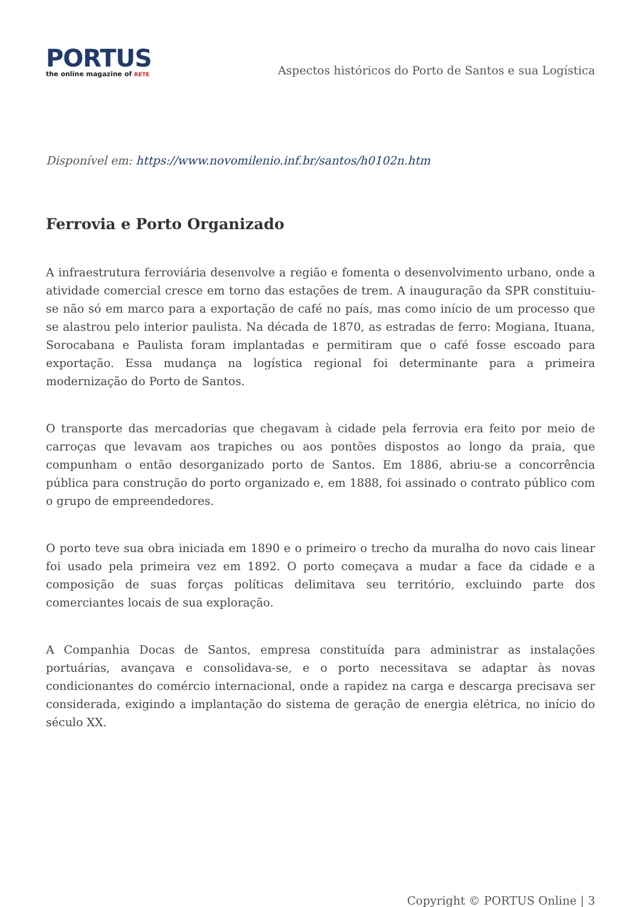PORTUS
the online magazine of RETE
Aspectos históricos do Porto de Santos e sua Logística
Disponível em: https://www.novomilenio.inf.br/santos/h0102n.htm
Ferrovia e Porto Organizado
A infraestrutura ferroviária desenvolve a região e fomenta o desenvolvimento urbano, onde a atividade comercial cresce em torno das estações de trem. A inauguração da SPR constituiu-se não só em marco para a exportação de café no país, mas como início de um processo que se alastrou pelo interior paulista. Na década de 1870, as estradas de ferro: Mogiana, Ituana, Sorocabana e Paulista foram implantadas e permitiram que o café fosse escoado para exportação. Essa mudança na logística regional foi determinante para a primeira modernização do Porto de Santos.
O transporte das mercadorias que chegavam à cidade pela ferrovia era feito por meio de carroças que levavam aos trapiches ou aos pontões dispostos ao longo da praia, que compunham o então desorganizado porto de Santos. Em 1886, abriu-se a concorrência pública para construção do porto organizado e, em 1888, foi assinado o contrato público com o grupo de empreendedores.
O porto teve sua obra iniciada em 1890 e o primeiro o trecho da muralha do novo cais linear foi usado pela primeira vez em 1892. O porto começava a mudar a face da cidade e a composição de suas forças políticas delimitava seu território, excluindo parte dos comerciantes locais de sua exploração.
A Companhia Docas de Santos, empresa constituída para administrar as instalações portuárias, avançava e consolidava-se, e o porto necessitava se adaptar às novas condicionantes do comércio internacional, onde a rapidez na carga e descarga precisava ser considerada, exigindo a implantação do sistema de geração de energia elétrica, no início do século XX.
Copyright © PORTUS Online | 3